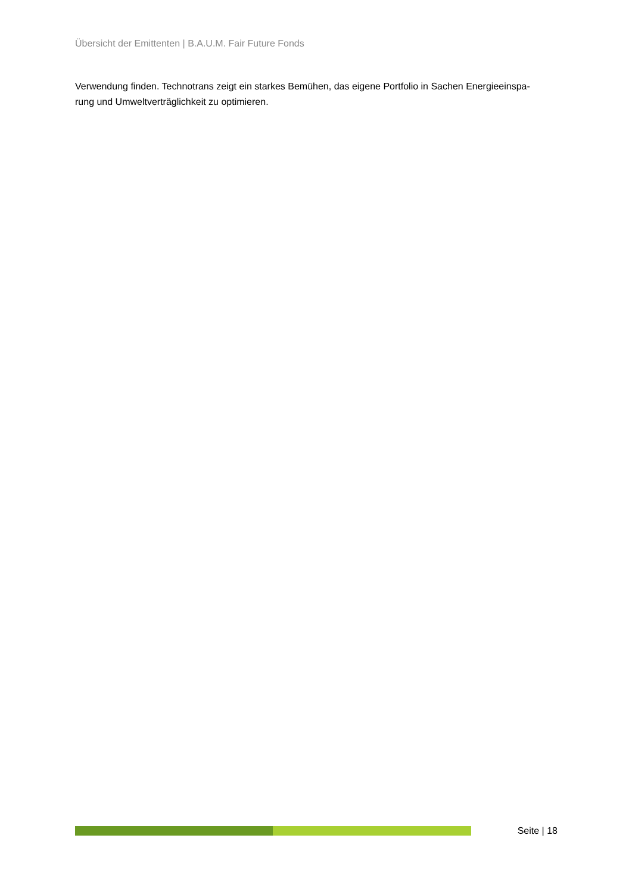Übersicht der Emittenten | B.A.U.M. Fair Future Fonds
Verwendung finden. Technotrans zeigt ein starkes Bemühen, das eigene Portfolio in Sachen Energieeinspa-
rung und Umweltverträglichkeit zu optimieren.
Seite | 18